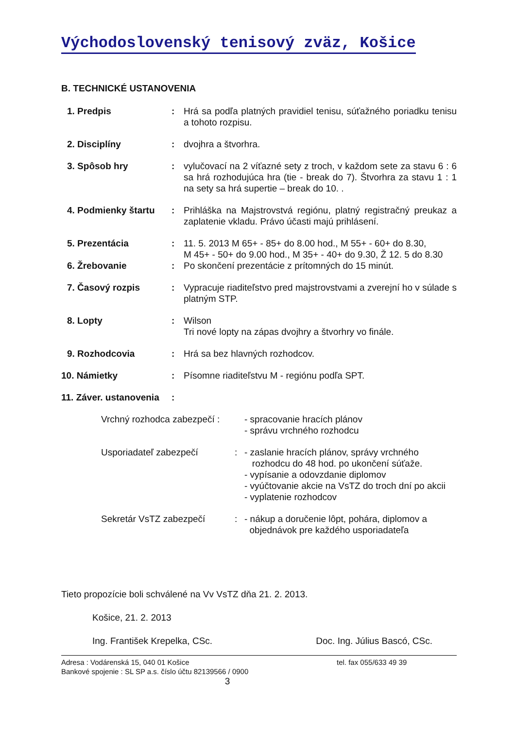Východoslovenský tenisový zväz, Košice
B. TECHNICKÉ USTANOVENIA
1. Predpis : Hrá sa podľa platných pravidiel tenisu, súťažného poriadku tenisu a tohoto rozpisu.
2. Disciplíny : dvojhra a štvorhra.
3. Spôsob hry : vylučovací na 2 víťazné sety z troch, v každom sete za stavu 6 : 6 sa hrá rozhodujúca hra (tie - break do 7). Štvorhra za stavu 1 : 1 na sety sa hrá supertie – break do 10. .
4. Podmienky štartu
: Prihláška na Majstrovstvá regiónu, platný registračný preukaz a zaplatenie vkladu. Právo účasti majú prihlásení.
5. Prezentácia : 11. 5. 2013 M 65+ - 85+ do 8.00 hod., M 55+ - 60+ do 8.30,
M 45+ - 50+ do 9.00 hod., M 35+ - 40+ do 9.30, Ž 12. 5 do 8.30
6. Žrebovanie : Po skončení prezentácie z prítomných do 15 minút.
7. Časový rozpis : Vypracuje riaditeľstvo pred majstrovstvami a zverejní ho v súlade s platným STP.
8. Lopty : Wilson
Tri nové lopty na zápas dvojhry a štvorhry vo finále.
9. Rozhodcovia : Hrá sa bez hlavných rozhodcov.
10. Námietky : Písomne riaditeľstvu M - regiónu podľa SPT.
11. Záver. ustanovenia
:
Vrchný rozhodca zabezpečí :
- spracovanie hracích plánov
- správu vrchného rozhodcu
Usporiadateľ zabezpečí : - zaslanie hracích plánov, správy vrchného
rozhodcu do 48 hod. po ukončení súťaže.
- vypísanie a odovzdanie diplomov
- vyúčtovanie akcie na VsTZ do troch dní po akcii
- vyplatenie rozhodcov
Sekretár VsTZ zabezpečí : - nákup a doručenie lôpt, pohára, diplomov a
objednávok pre každého usporiadateľa
Tieto propozície boli schválené na Vv VsTZ dňa 21. 2. 2013.
Košice, 21. 2. 2013
Ing. František Krepelka, CSc. Doc. Ing. Július Bascó, CSc.
Adresa : Vodárenská 15, 040 01 Košice tel. fax 055/633 49 39
Bankové spojenie : SL SP a.s. číslo účtu 82139566 / 0900
3